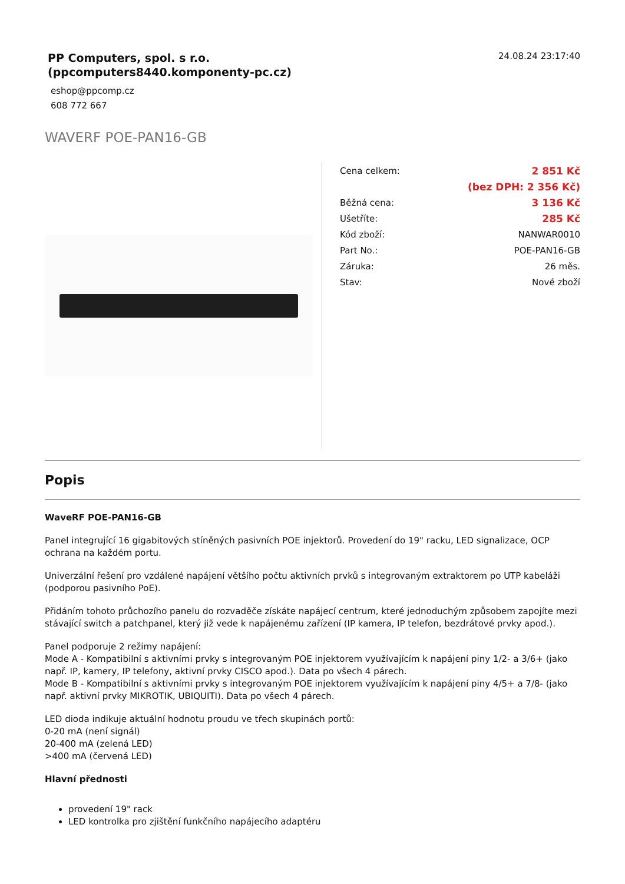PP Computers, spol. s r.o.
(ppcomputers8440.komponenty-pc.cz)
eshop@ppcomp.cz
608 772 667
24.08.24 23:17:40
WAVERF POE-PAN16-GB
| Cena celkem: | 2 851 Kč |
| | (bez DPH: 2 356 Kč) |
| Běžná cena: | 3 136 Kč |
| Ušetříte: | 285 Kč |
| Kód zboží: | NANWAR0010 |
| Part No.: | POE-PAN16-GB |
| Záruka: | 26 měs. |
| Stav: | Nové zboží |
Popis
WaveRF POE-PAN16-GB
Panel integrující 16 gigabitových stíněných pasivních POE injektorů. Provedení do 19" racku, LED signalizace, OCP ochrana na každém portu.
Univerzální řešení pro vzdálené napájení většího počtu aktivních prvků s integrovaným extraktorem po UTP kabeláži (podporou pasivního PoE).
Přidáním tohoto průchozího panelu do rozvaděče získáte napájecí centrum, které jednoduchým způsobem zapojíte mezi stávající switch a patchpanel, který již vede k napájenému zařízení (IP kamera, IP telefon, bezdrátové prvky apod.).
Panel podporuje 2 režimy napájení:
Mode A - Kompatibilní s aktivními prvky s integrovaným POE injektorem využívajícím k napájení piny 1/2- a 3/6+ (jako např. IP, kamery, IP telefony, aktivní prvky CISCO apod.). Data po všech 4 párech.
Mode B - Kompatibilní s aktivními prvky s integrovaným POE injektorem využívajícím k napájení piny 4/5+ a 7/8- (jako např. aktivní prvky MIKROTIK, UBIQUITI). Data po všech 4 párech.
LED dioda indikuje aktuální hodnotu proudu ve třech skupinách portů:
0-20 mA (není signál)
20-400 mA (zelená LED)
>400 mA (červená LED)
Hlavní přednosti
provedení 19" rack
LED kontrolka pro zjištění funkčního napájecího adaptéru